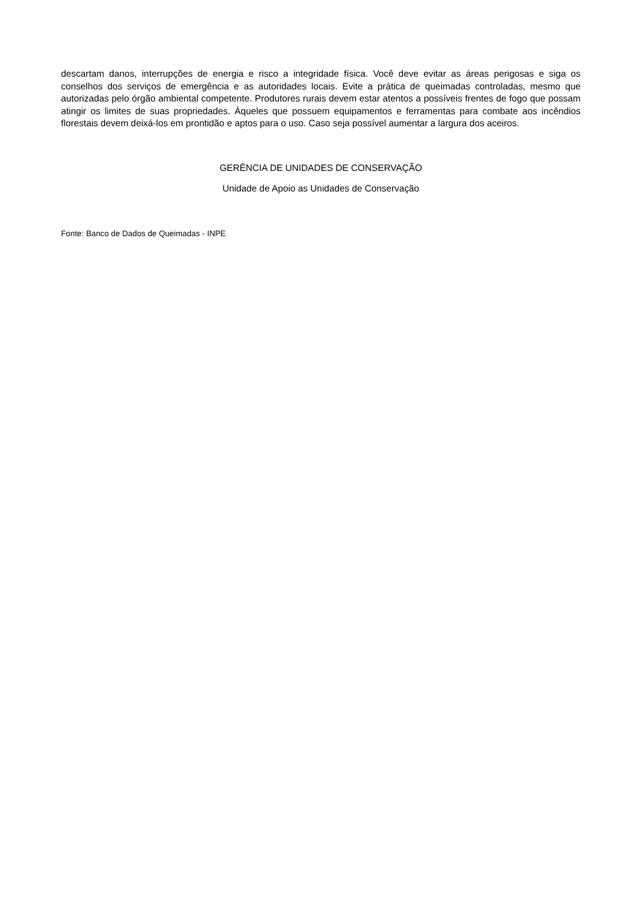descartam danos, interrupções de energia e risco a integridade física. Você deve evitar as áreas perigosas e siga os conselhos dos serviços de emergência e as autoridades locais. Evite a prática de queimadas controladas, mesmo que autorizadas pelo órgão ambiental competente. Produtores rurais devem estar atentos a possíveis frentes de fogo que possam atingir os limites de suas propriedades. Àqueles que possuem equipamentos e ferramentas para combate aos incêndios florestais devem deixá-los em prontidão e aptos para o uso. Caso seja possível aumentar a largura dos aceiros.
GERÊNCIA DE UNIDADES DE CONSERVAÇÃO
Unidade de Apoio as Unidades de Conservação
Fonte: Banco de Dados de Queimadas - INPE